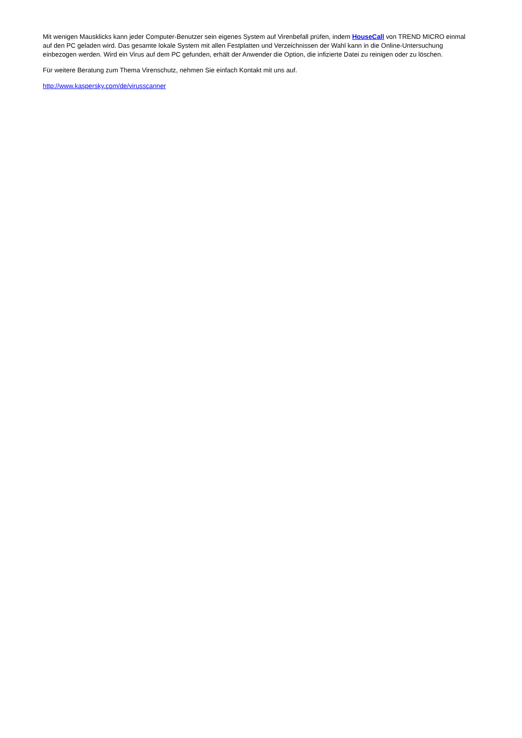Mit wenigen Mausklicks kann jeder Computer-Benutzer sein eigenes System auf Virenbefall prüfen, indem HouseCall von TREND MICRO einmal auf den PC geladen wird. Das gesamte lokale System mit allen Festplatten und Verzeichnissen der Wahl kann in die Online-Untersuchung einbezogen werden. Wird ein Virus auf dem PC gefunden, erhält der Anwender die Option, die infizierte Datei zu reinigen oder zu löschen.
Für weitere Beratung zum Thema Virenschutz, nehmen Sie einfach Kontakt mit uns auf.
http://www.kaspersky.com/de/virusscanner